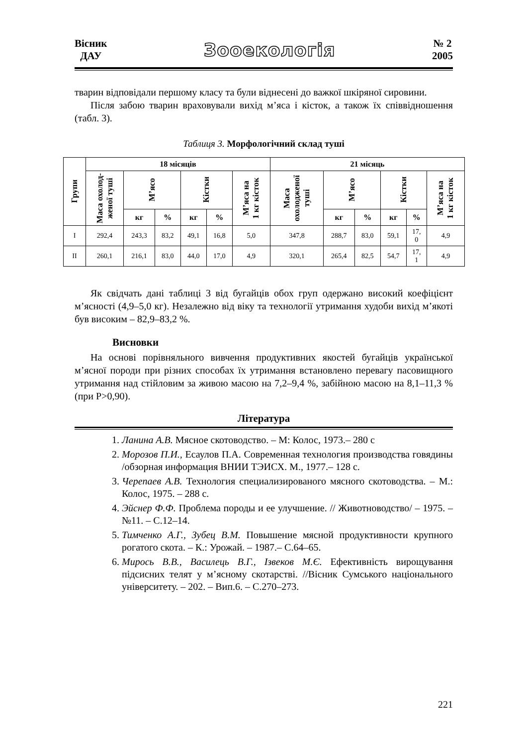Вісник
ДАУ
Зооекологія
№ 2
2005
тварин відповідали першому класу та були віднесені до важкої шкіряної сировини.
Після забою тварин враховували вихід м’яса і кісток, а також їх співвідношення (табл. 3).
Таблиця 3. Морфологічний склад туші
| Групи | 18 місяців | | | | | | 21 місяць | | | | | |
| --- | --- | --- | --- | --- | --- | --- | --- | --- | --- | --- | --- | --- |
| | Маса охолод- женої туші | М’ясо | | Кістки | | М’яса на 1 кг кісток | Маса охолодженої туші | М’ясо | | Кістки | | М’яса на 1 кг кісток |
| | | кг | % | кг | % | | | кг | % | кг | % | |
| I | 292,4 | 243,3 | 83,2 | 49,1 | 16,8 | 5,0 | 347,8 | 288,7 | 83,0 | 59,1 | 17, 0 | 4,9 |
| II | 260,1 | 216,1 | 83,0 | 44,0 | 17,0 | 4,9 | 320,1 | 265,4 | 82,5 | 54,7 | 17, 1 | 4,9 |
Як свідчать дані таблиці 3 від бугайців обох груп одержано високий коефіцієнт м’ясності (4,9–5,0 кг). Незалежно від віку та технології утримання худоби вихід м’якоті був високим – 82,9–83,2 %.
Висновки
На основі порівняльного вивчення продуктивних якостей бугайців української м’ясної породи при різних способах їх утримання встановлено перевагу пасовищного утримання над стійловим за живою масою на 7,2–9,4 %, забійною масою на 8,1–11,3 % (при Р>0,90).
Література
1. Ланина А.В. Мясное скотоводство. – М: Колос, 1973.– 280 с
2. Морозов П.И., Есаулов П.А. Современная технология производства говядины /обзорная информация ВНИИ ТЭИСХ. М., 1977.– 128 с.
3. Черепаев А.В. Технология специализированого мясного скотоводства. – М.: Колос, 1975. – 288 с.
4. Эйснер Ф.Ф. Проблема породы и ее улучшение. // Животноводство/ – 1975. – №11. – С.12–14.
5. Тимченко А.Г., Зубец В.М. Повышение мясной продуктивности крупного рогатого скота. – К.: Урожай. – 1987.– С.64–65.
6. Мирось В.В., Василець В.Г., Ізвеков М.Є. Ефективність вирощування підсисних телят у м’ясному скотарстві. //Вісник Сумського національного університету. – 202. – Вип.6. – С.270–273.
221